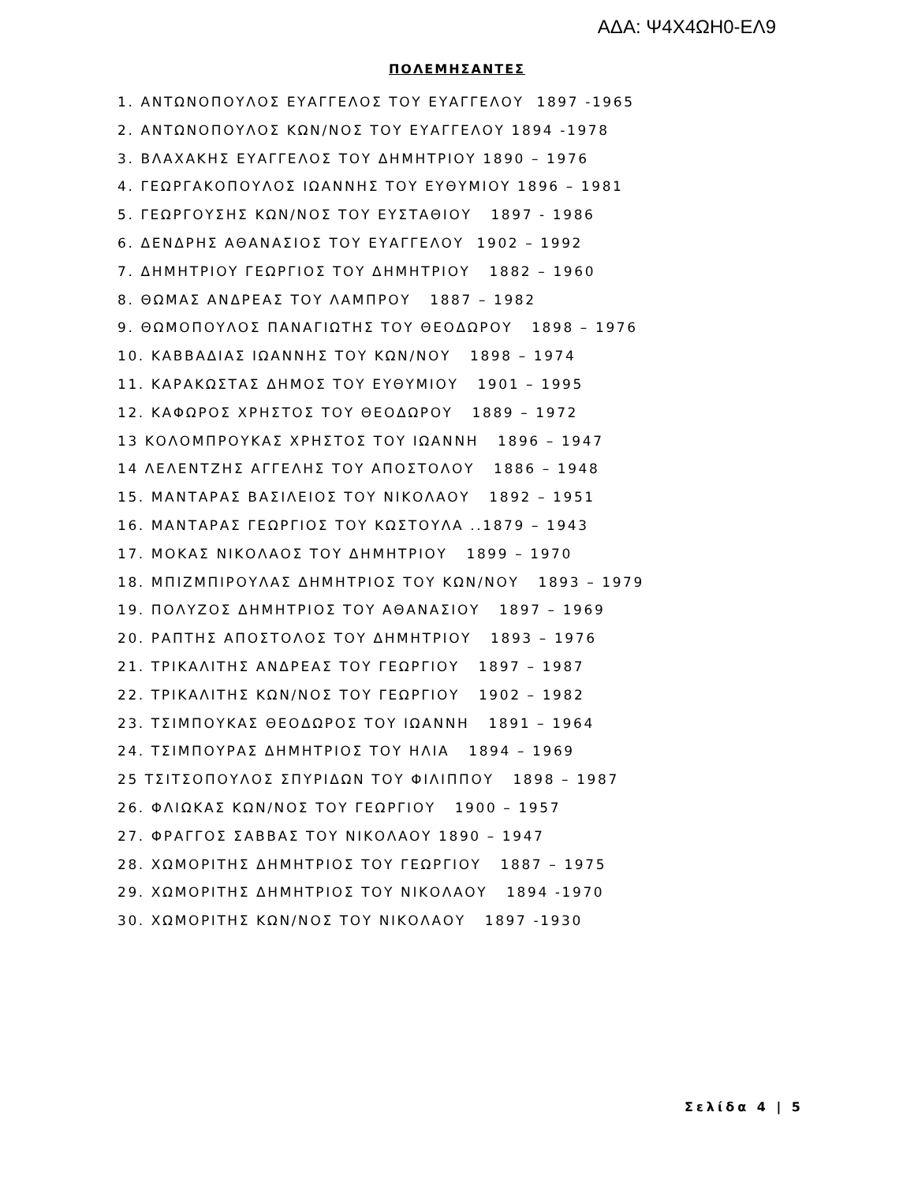ΑΔΑ: Ψ4Χ4ΩΗ0-ΕΛ9
ΠΟΛΕΜΗΣΑΝΤΕΣ
1. ΑΝΤΩΝΟΠΟΥΛΟΣ ΕΥΑΓΓΕΛΟΣ ΤΟΥ ΕΥΑΓΓΕΛΟΥ 1897 -1965
2. ΑΝΤΩΝΟΠΟΥΛΟΣ ΚΩΝ/ΝΟΣ ΤΟΥ ΕΥΑΓΓΕΛΟΥ 1894 -1978
3. ΒΛΑΧΑΚΗΣ ΕΥΑΓΓΕΛΟΣ ΤΟΥ ΔΗΜΗΤΡΙΟΥ 1890 – 1976
4. ΓΕΩΡΓΑΚΟΠΟΥΛΟΣ ΙΩΑΝΝΗΣ ΤΟΥ ΕΥΘΥΜΙΟΥ 1896 – 1981
5. ΓΕΩΡΓΟΥΣΗΣ ΚΩΝ/ΝΟΣ ΤΟΥ ΕΥΣΤΑΘΙΟΥ 1897 - 1986
6. ΔΕΝΔΡΗΣ ΑΘΑΝΑΣΙΟΣ ΤΟΥ ΕΥΑΓΓΕΛΟΥ 1902 – 1992
7. ΔΗΜΗΤΡΙΟΥ ΓΕΩΡΓΙΟΣ ΤΟΥ ΔΗΜΗΤΡΙΟΥ 1882 – 1960
8. ΘΩΜΑΣ ΑΝΔΡΕΑΣ ΤΟΥ ΛΑΜΠΡΟΥ 1887 – 1982
9. ΘΩΜΟΠΟΥΛΟΣ ΠΑΝΑΓΙΩΤΗΣ ΤΟΥ ΘΕΟΔΩΡΟΥ 1898 – 1976
10. ΚΑΒΒΑΔΙΑΣ ΙΩΑΝΝΗΣ ΤΟΥ ΚΩΝ/ΝΟΥ 1898 – 1974
11. ΚΑΡΑΚΩΣΤΑΣ ΔΗΜΟΣ ΤΟΥ ΕΥΘΥΜΙΟΥ 1901 – 1995
12. ΚΑΦΩΡΟΣ ΧΡΗΣΤΟΣ ΤΟΥ ΘΕΟΔΩΡΟΥ 1889 – 1972
13 ΚΟΛΟΜΠΡΟΥΚΑΣ ΧΡΗΣΤΟΣ ΤΟΥ ΙΩΑΝΝΗ 1896 – 1947
14 ΛΕΛΕΝΤΖΗΣ ΑΓΓΕΛΗΣ ΤΟΥ ΑΠΟΣΤΟΛΟΥ 1886 – 1948
15. ΜΑΝΤΑΡΑΣ ΒΑΣΙΛΕΙΟΣ ΤΟΥ ΝΙΚΟΛΑΟΥ 1892 – 1951
16. ΜΑΝΤΑΡΑΣ ΓΕΩΡΓΙΟΣ ΤΟΥ ΚΩΣΤΟΥΛΑ ..1879 – 1943
17. ΜΟΚΑΣ ΝΙΚΟΛΑΟΣ ΤΟΥ ΔΗΜΗΤΡΙΟΥ 1899 – 1970
18. ΜΠΙΖΜΠΙΡΟΥΛΑΣ ΔΗΜΗΤΡΙΟΣ ΤΟΥ ΚΩΝ/ΝΟΥ 1893 – 1979
19. ΠΟΛΥΖΟΣ ΔΗΜΗΤΡΙΟΣ ΤΟΥ ΑΘΑΝΑΣΙΟΥ 1897 – 1969
20. ΡΑΠΤΗΣ ΑΠΟΣΤΟΛΟΣ ΤΟΥ ΔΗΜΗΤΡΙΟΥ 1893 – 1976
21. ΤΡΙΚΑΛΙΤΗΣ ΑΝΔΡΕΑΣ ΤΟΥ ΓΕΩΡΓΙΟΥ 1897 – 1987
22. ΤΡΙΚΑΛΙΤΗΣ ΚΩΝ/ΝΟΣ ΤΟΥ ΓΕΩΡΓΙΟΥ 1902 – 1982
23. ΤΣΙΜΠΟΥΚΑΣ ΘΕΟΔΩΡΟΣ ΤΟΥ ΙΩΑΝΝΗ 1891 – 1964
24. ΤΣΙΜΠΟΥΡΑΣ ΔΗΜΗΤΡΙΟΣ ΤΟΥ ΗΛΙΑ 1894 – 1969
25 ΤΣΙΤΣΟΠΟΥΛΟΣ ΣΠΥΡΙΔΩΝ ΤΟΥ ΦΙΛΙΠΠΟΥ 1898 – 1987
26. ΦΛΙΩΚΑΣ ΚΩΝ/ΝΟΣ ΤΟΥ ΓΕΩΡΓΙΟΥ 1900 – 1957
27. ΦΡΑΓΓΟΣ ΣΑΒΒΑΣ ΤΟΥ ΝΙΚΟΛΑΟΥ 1890 – 1947
28. ΧΩΜΟΡΙΤΗΣ ΔΗΜΗΤΡΙΟΣ ΤΟΥ ΓΕΩΡΓΙΟΥ 1887 – 1975
29. ΧΩΜΟΡΙΤΗΣ ΔΗΜΗΤΡΙΟΣ ΤΟΥ ΝΙΚΟΛΑΟΥ 1894 -1970
30. ΧΩΜΟΡΙΤΗΣ ΚΩΝ/ΝΟΣ ΤΟΥ ΝΙΚΟΛΑΟΥ 1897 -1930
Σελίδα 4 | 5